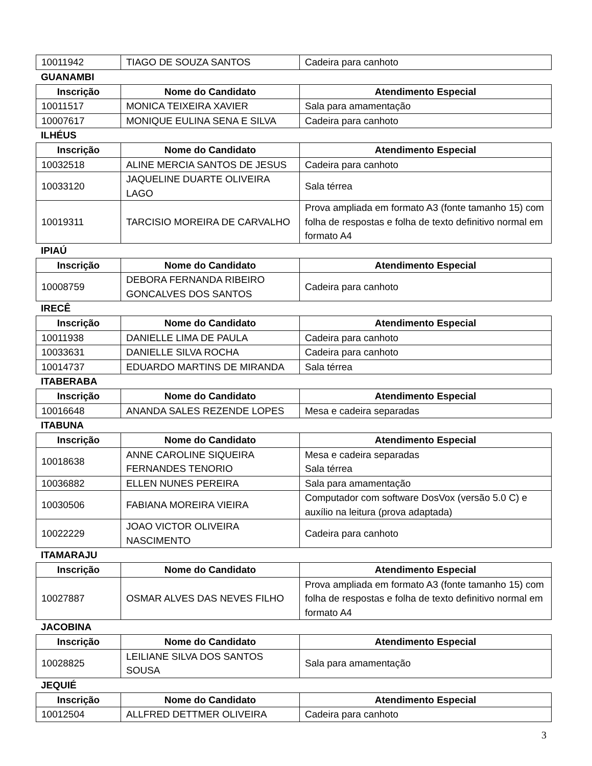| 10011942 | TIAGO DE SOUZA SANTOS | Cadeira para canhoto |
GUANAMBI
| Inscrição | Nome do Candidato | Atendimento Especial |
| --- | --- | --- |
| 10011517 | MONICA TEIXEIRA XAVIER | Sala para amamentação |
| 10007617 | MONIQUE EULINA SENA E SILVA | Cadeira para canhoto |
ILHÉUS
| Inscrição | Nome do Candidato | Atendimento Especial |
| --- | --- | --- |
| 10032518 | ALINE MERCIA SANTOS DE JESUS | Cadeira para canhoto |
| 10033120 | JAQUELINE DUARTE OLIVEIRA LAGO | Sala térrea |
| 10019311 | TARCISIO MOREIRA DE CARVALHO | Prova ampliada em formato A3 (fonte tamanho 15) com folha de respostas e folha de texto definitivo normal em formato A4 |
IPIAÚ
| Inscrição | Nome do Candidato | Atendimento Especial |
| --- | --- | --- |
| 10008759 | DEBORA FERNANDA RIBEIRO GONCALVES DOS SANTOS | Cadeira para canhoto |
IRECÊ
| Inscrição | Nome do Candidato | Atendimento Especial |
| --- | --- | --- |
| 10011938 | DANIELLE LIMA DE PAULA | Cadeira para canhoto |
| 10033631 | DANIELLE SILVA ROCHA | Cadeira para canhoto |
| 10014737 | EDUARDO MARTINS DE MIRANDA | Sala térrea |
ITABERABA
| Inscrição | Nome do Candidato | Atendimento Especial |
| --- | --- | --- |
| 10016648 | ANANDA SALES REZENDE LOPES | Mesa e cadeira separadas |
ITABUNA
| Inscrição | Nome do Candidato | Atendimento Especial |
| --- | --- | --- |
| 10018638 | ANNE CAROLINE SIQUEIRA FERNANDES TENORIO | Mesa e cadeira separadas Sala térrea |
| 10036882 | ELLEN NUNES PEREIRA | Sala para amamentação |
| 10030506 | FABIANA MOREIRA VIEIRA | Computador com software DosVox (versão 5.0 C) e auxílio na leitura (prova adaptada) |
| 10022229 | JOAO VICTOR OLIVEIRA NASCIMENTO | Cadeira para canhoto |
ITAMARAJU
| Inscrição | Nome do Candidato | Atendimento Especial |
| --- | --- | --- |
| 10027887 | OSMAR ALVES DAS NEVES FILHO | Prova ampliada em formato A3 (fonte tamanho 15) com folha de respostas e folha de texto definitivo normal em formato A4 |
JACOBINA
| Inscrição | Nome do Candidato | Atendimento Especial |
| --- | --- | --- |
| 10028825 | LEILIANE SILVA DOS SANTOS SOUSA | Sala para amamentação |
JEQUIÉ
| Inscrição | Nome do Candidato | Atendimento Especial |
| --- | --- | --- |
| 10012504 | ALLFRED DETTMER OLIVEIRA | Cadeira para canhoto |
3